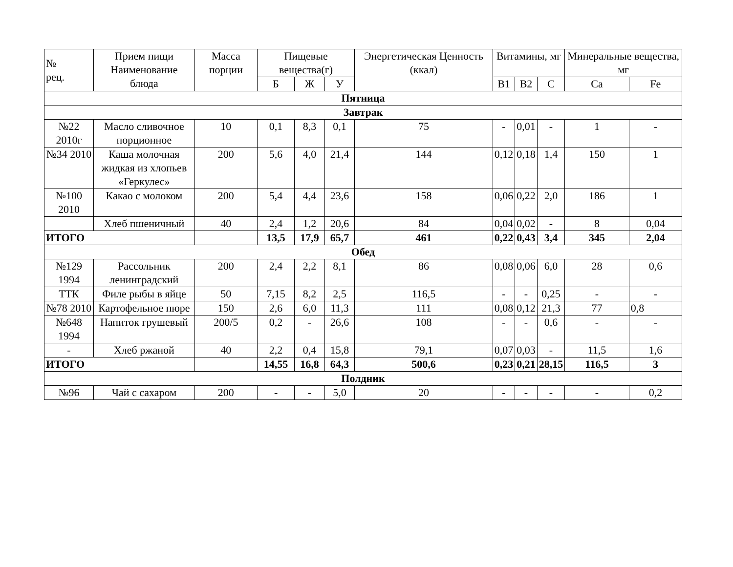| № рец. | Прием пищи Наименование блюда | Масса порции | Пищевые вещества(г) | | | Энергетическая Ценность (ккал) | Витамины, мг | | | Минеральные вещества, мг | |
| --- | --- | --- | --- | --- | --- | --- | --- | --- | --- | --- | --- |
| | | | Б | Ж | У | | В1 | В2 | С | Са | Fe |
| Пятница | | | | | | | | | | | |
| Завтрак | | | | | | | | | | | |
| №22 2010г | Масло сливочное порционное | 10 | 0,1 | 8,3 | 0,1 | 75 | - | 0,01 | - | 1 | - |
| №34 2010 | Каша молочная жидкая из хлопьев «Геркулес» | 200 | 5,6 | 4,0 | 21,4 | 144 | 0,12 | 0,18 | 1,4 | 150 | 1 |
| №100 2010 | Какао с молоком | 200 | 5,4 | 4,4 | 23,6 | 158 | 0,06 | 0,22 | 2,0 | 186 | 1 |
| | Хлеб пшеничный | 40 | 2,4 | 1,2 | 20,6 | 84 | 0,04 | 0,02 | - | 8 | 0,04 |
| ИТОГО | | | 13,5 | 17,9 | 65,7 | 461 | 0,22 | 0,43 | 3,4 | 345 | 2,04 |
| Обед | | | | | | | | | | | |
| №129 1994 | Рассольник ленинградский | 200 | 2,4 | 2,2 | 8,1 | 86 | 0,08 | 0,06 | 6,0 | 28 | 0,6 |
| ТТК | Филе рыбы в яйце | 50 | 7,15 | 8,2 | 2,5 | 116,5 | - | - | 0,25 | - | - |
| №78 2010 | Картофельное пюре | 150 | 2,6 | 6,0 | 11,3 | 111 | 0,08 | 0,12 | 21,3 | 77 | 0,8 |
| №648 1994 | Напиток грушевый | 200/5 | 0,2 | - | 26,6 | 108 | - | - | 0,6 | - | - |
| - | Хлеб ржаной | 40 | 2,2 | 0,4 | 15,8 | 79,1 | 0,07 | 0,03 | - | 11,5 | 1,6 |
| ИТОГО | | | 14,55 | 16,8 | 64,3 | 500,6 | 0,23 | 0,21 | 28,15 | 116,5 | 3 |
| Полдник | | | | | | | | | | | |
| №96 | Чай с сахаром | 200 | - | - | 5,0 | 20 | - | - | - | - | 0,2 |